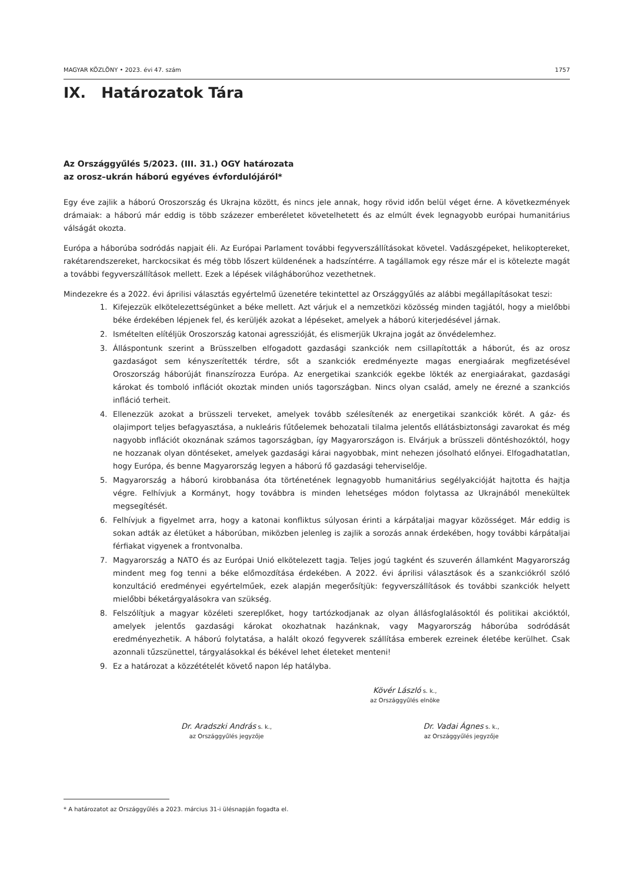MAGYAR KÖZLÖNY • 2023. évi 47. szám 1757
IX. Határozatok Tára
Az Országgyűlés 5/2023. (III. 31.) OGY határozata
az orosz–ukrán háború egyéves évfordulójáról*
Egy éve zajlik a háború Oroszország és Ukrajna között, és nincs jele annak, hogy rövid időn belül véget érne. A következmények drámaiak: a háború már eddig is több százezer emberéletet követelhetett és az elmúlt évek legnagyobb európai humanitárius válságát okozta.
Európa a háborúba sodródás napjait éli. Az Európai Parlament további fegyverszállításokat követel. Vadászgépeket, helikoptereket, rakétarendszereket, harckocsikat és még több lőszert küldenének a hadszíntérre. A tagállamok egy része már el is kötelezte magát a további fegyverszállítások mellett. Ezek a lépések világháborúhoz vezethetnek.
Mindezekre és a 2022. évi áprilisi választás egyértelmű üzenetére tekintettel az Országgyűlés az alábbi megállapításokat teszi:
1. Kifejezzük elkötelezettségünket a béke mellett. Azt várjuk el a nemzetközi közösség minden tagjától, hogy a mielőbbi béke érdekében lépjenek fel, és kerüljék azokat a lépéseket, amelyek a háború kiterjedésével járnak.
2. Ismételten elítéljük Oroszország katonai agresszióját, és elismerjük Ukrajna jogát az önvédelemhez.
3. Álláspontunk szerint a Brüsszelben elfogadott gazdasági szankciók nem csillapították a háborút, és az orosz gazdaságot sem kényszerítették térdre, sőt a szankciók eredményezte magas energiaárak megfizetésével Oroszország háborúját finanszírozza Európa. Az energetikai szankciók egekbe lökték az energiaárakat, gazdasági károkat és tomboló inflációt okoztak minden uniós tagországban. Nincs olyan család, amely ne érezné a szankciós infláció terheit.
4. Ellenezzük azokat a brüsszeli terveket, amelyek tovább szélesítenék az energetikai szankciók körét. A gáz- és olajimport teljes befagyasztása, a nukleáris fűtőelemek behozatali tilalma jelentős ellátásbiztonsági zavarokat és még nagyobb inflációt okoznának számos tagországban, így Magyarországon is. Elvárjuk a brüsszeli döntéshozóktól, hogy ne hozzanak olyan döntéseket, amelyek gazdasági kárai nagyobbak, mint nehezen jósolható előnyei. Elfogadhatatlan, hogy Európa, és benne Magyarország legyen a háború fő gazdasági teherviselője.
5. Magyarország a háború kirobbanása óta történetének legnagyobb humanitárius segélyakcióját hajtotta és hajtja végre. Felhívjuk a Kormányt, hogy továbbra is minden lehetséges módon folytassa az Ukrajnából menekültek megsegítését.
6. Felhívjuk a figyelmet arra, hogy a katonai konfliktus súlyosan érinti a kárpátaljai magyar közösséget. Már eddig is sokan adták az életüket a háborúban, miközben jelenleg is zajlik a sorozás annak érdekében, hogy további kárpátaljai férfiakat vigyenek a frontvonalba.
7. Magyarország a NATO és az Európai Unió elkötelezett tagja. Teljes jogú tagként és szuverén államként Magyarország mindent meg fog tenni a béke előmozdítása érdekében. A 2022. évi áprilisi választások és a szankciókról szóló konzultáció eredményei egyértelműek, ezek alapján megerősítjük: fegyverszállítások és további szankciók helyett mielőbbi béketárgyalásokra van szükség.
8. Felszólítjuk a magyar közéleti szereplőket, hogy tartózkodjanak az olyan állásfoglalásoktól és politikai akcióktól, amelyek jelentős gazdasági károkat okozhatnak hazánknak, vagy Magyarország háborúba sodródását eredményezhetik. A háború folytatása, a halált okozó fegyverek szállítása emberek ezreinek életébe kerülhet. Csak azonnali tűzszünettel, tárgyalásokkal és békével lehet életeket menteni!
9. Ez a határozat a közzétételét követő napon lép hatályba.
Kövér László s. k.,
az Országgyűlés elnöke
Dr. Aradszki András s. k.,
az Országgyűlés jegyzője
Dr. Vadai Ágnes s. k.,
az Országgyűlés jegyzője
* A határozatot az Országgyűlés a 2023. március 31-i ülésnapján fogadta el.